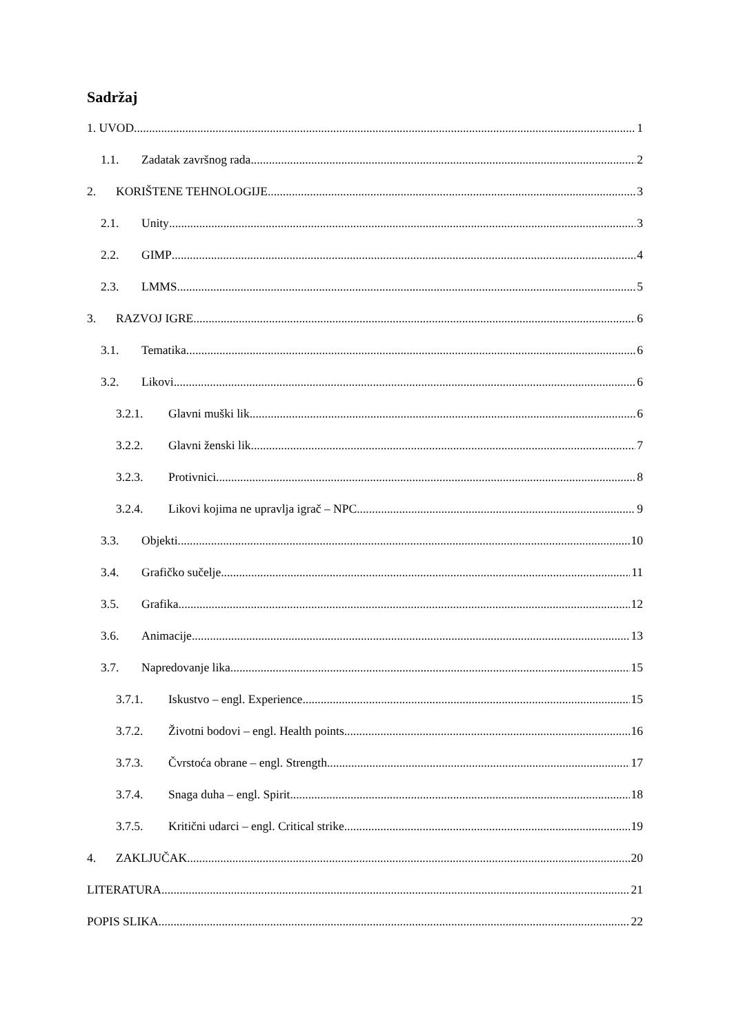Sadržaj
1. UVOD 1
1.1. Zadatak završnog rada 2
2. KORIŠTENE TEHNOLOGIJE 3
2.1. Unity 3
2.2. GIMP 4
2.3. LMMS 5
3. RAZVOJ IGRE 6
3.1. Tematika 6
3.2. Likovi 6
3.2.1. Glavni muški lik 6
3.2.2. Glavni ženski lik 7
3.2.3. Protivnici 8
3.2.4. Likovi kojima ne upravlja igrač – NPC 9
3.3. Objekti 10
3.4. Grafičko sučelje 11
3.5. Grafika 12
3.6. Animacije 13
3.7. Napredovanje lika 15
3.7.1. Iskustvo – engl. Experience 15
3.7.2. Životni bodovi – engl. Health points 16
3.7.3. Čvrstoća obrane – engl. Strength 17
3.7.4. Snaga duha – engl. Spirit 18
3.7.5. Kritični udarci – engl. Critical strike 19
4. ZAKLJUČAK 20
LITERATURA 21
POPIS SLIKA 22